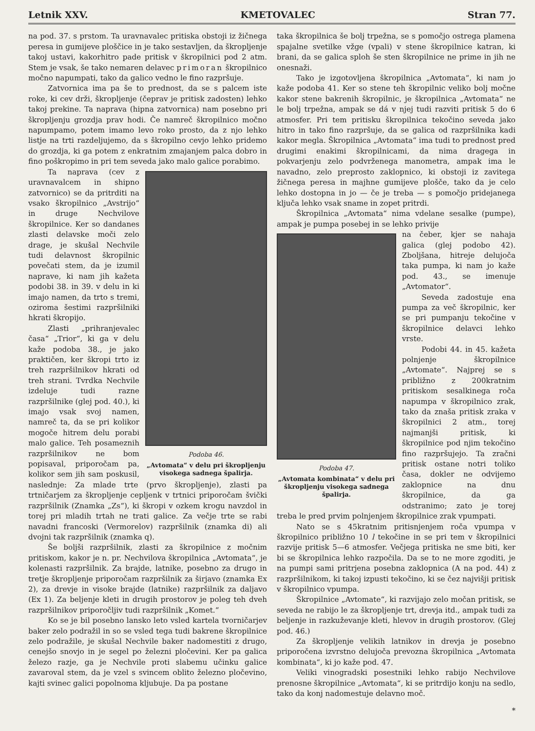Letnik XXV. KMETOVALEC Stran 77.
na pod. 37. s prstom. Ta uravnavalec pritiska obstoji iz žičnega peresa in gumijeve ploščice in je tako sestavljen, da škropljenje takoj ustavi, kakorhitro pade pritisk v škropilnici pod 2 atm. Stem je vsak, še tako nemaren delavec primoran škropilnico močno napumpati, tako da galico vedno le fino razpršuje.
Zatvornica ima pa še to prednost, da se s palcem iste roke, ki cev drži, škropljenje (čeprav je pritisk zadosten) lehko takoj prekine. Ta naprava (hipna zatvornica) nam posebno pri škropljenju grozdja prav hodi. Če namreč škropilnico močno napumpamo, potem imamo levo roko prosto, da z njo lehko listje na trti razdeljujemo, da s škropilno cevjo lehko pridemo do grozdja, ki ga potem z enkratnim zmajanjem palca dobro in fino poškropimo in pri tem seveda jako malo galice porabimo.
Podoba 46.
„Avtomata“ v delu pri škropljenju visokega sadnega špalirja.
Ta naprava (cev z uravnavalcem in shipno zatvornico) se da pritrditi na vsako škropilnico „Avstrijo“ in druge Nechvilove škropilnice. Ker so dandanes zlasti delavske moči zelo drage, je skušal Nechvile tudi delavnost škropilnic povečati stem, da je izumil naprave, ki nam jih kažeta podobi 38. in 39. v delu in ki imajo namen, da trto s tremi, oziroma šestimi razpršilniki hkrati škropijo.
Zlasti „prihranjevalec časa“ „Trior“, ki ga v delu kaže podoba 38., je jako praktičen, ker škropi trto iz treh razpršilnikov hkrati od treh strani. Tvrdka Nechvile izdeluje tudi razne razpršilnike (glej pod. 40.), ki imajo vsak svoj namen, namreč ta, da se pri kolikor mogoče hitrem delu porabi malo galice. Teh posameznih razpršilnikov ne bom popisaval, priporočam pa, kolikor sem jih sam poskusil, naslednje: Za mlade trte (prvo škropljenje), zlasti pa trtničarjem za škropljenje cepljenk v trtnici priporočam švički razpršilnik (Znamka „Zs“), ki škropi v ozkem krogu navzdol in torej pri mladih trtah ne trati galice. Za večje trte se rabi navadni francoski (Vermorelov) razpršilnik (znamka di) ali dvojni tak razpršilnik (znamka q).
Še boljši razpršilnik, zlasti za škropilnice z močnim pritiskom, kakor je n. pr. Nechvilova škropilnica „Avtomata“, je kolenasti razpršilnik. Za brajde, latnike, posebno za drugo in tretje škropljenje priporočam razpršilnik za širjavo (znamka Ex 2), za drevje in visoke brajde (latnike) razpršilnik za daljavo (Ex 1). Za beljenje kleti in drugih prostorov je poleg teh dveh razpršilnikov priporočljiv tudi razpršilnik „Komet.“
Ko se je bil posebno lansko leto vsled kartela tvorničarjev baker zelo podražil in so se vsled tega tudi bakrene škropilnice zelo podražile, je skušal Nechvile baker nadomestiti z drugo, cenejšo snovjo in je segel po železni pločevini. Ker pa galica železo razje, ga je Nechvile proti slabemu učinku galice zavaroval stem, da je vzel s svincem oblito železno pločevino, kajti svinec galici popolnoma kljubuje. Da pa postane
taka škropilnica še bolj trpežna, se s pomočjo ostrega plamena spajalne svetilke vžge (vpali) v stene škropilnice katran, ki brani, da se galica sploh še sten škropilnice ne prime in jih ne onesnaži.
Tako je izgotovljena škropilnica „Avtomata“, ki nam jo kaže podoba 41. Ker so stene teh škropilnic veliko bolj močne kakor stene bakrenih škropilnic, je škropilnica „Avtomata“ ne le bolj trpežna, ampak se dá v njej tudi razviti pritisk 5 do 6 atmosfer. Pri tem pritisku škropilnica tekočino seveda jako hitro in tako fino razpršuje, da se galica od razpršilnika kadi kakor megla. Škropilnica „Avtomata“ ima tudi to prednost pred drugimi enakimi škropilnicami, da nima dragega in pokvarjenju zelo podvrženega manometra, ampak ima le navadno, zelo preprosto zaklopnico, ki obstoji iz zavitega žičnega peresa in majhne gumijeve plošče, tako da je celo lehko dostopna in jo — če je treba — s pomočjo pridejanega ključa lehko vsak sname in zopet pritrdi.
Škropilnica „Avtomata“ nima vdelane sesalke (pumpe), ampak je pumpa posebej in se lehko privije
Podoba 47.
„Avtomata kombinata“ v delu pri škropljenju visokega sadnega špalirja.
na čeber, kjer se nahaja galica (glej podobo 42). Zboljšana, hitreje delujoča taka pumpa, ki nam jo kaže pod. 43., se imenuje „Avtomator“.
Seveda zadostuje ena pumpa za več škropilnic, ker se pri pumpanju tekočine v škropilnice delavci lehko vrste.
Podobi 44. in 45. kažeta polnjenje škropilnice „Avtomate“. Najprej se s približno z 200kratnim pritiskom sesalkinega roča napumpa v škropilnico zrak, tako da znaša pritisk zraka v škropilnici 2 atm., torej najmanjši pritisk, ki škropilnice pod njim tekočino fino razpršujejo. Ta zračni pritisk ostane notri toliko časa, dokler ne odvijemo zaklopnice na dnu škropilnice, da ga odstranimo; zato je torej treba le pred prvim polnjenjem škropilnice zrak vpumpati.
Nato se s 45kratnim pritisnjenjem roča vpumpa v škropilnico približno 10 l tekočine in se pri tem v škropilnici razvije pritisk 5—6 atmosfer. Večjega pritiska ne sme biti, ker bi se škropilnica lehko razpočila. Da se to ne more zgoditi, je na pumpi sami pritrjena posebna zaklopnica (A na pod. 44) z razpršilnikom, ki takoj izpusti tekočino, ki se čez najvišji pritisk v škropilnico vpumpa.
Škropilnice „Avtomate“, ki razvijajo zelo močan pritisk, se seveda ne rabijo le za škropljenje trt, drevja itd., ampak tudi za beljenje in razkuževanje kleti, hlevov in drugih prostorov. (Glej pod. 46.)
Za škropljenje velikih latnikov in drevja je posebno priporočena izvrstno delujoča prevozna škropilnica „Avtomata kombinata“, ki jo kaže pod. 47.
Veliki vinogradski posestniki lehko rabijo Nechvilove prenosne škropilnice „Avtomata“, ki se pritrdijo konju na sedlo, tako da konj nadomestuje delavno moč.
*